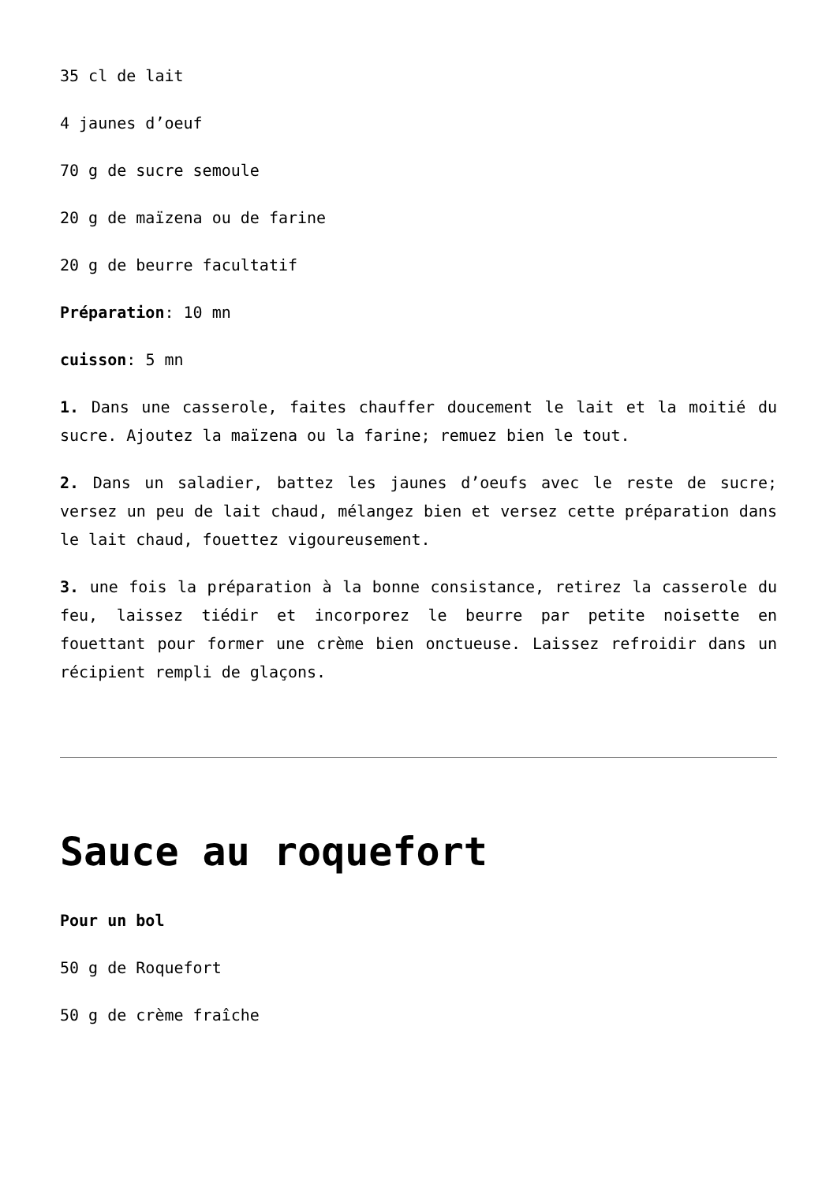35 cl de lait
4 jaunes d’oeuf
70 g de sucre semoule
20 g de maïzena ou de farine
20 g de beurre facultatif
Préparation: 10 mn
cuisson: 5 mn
1. Dans une casserole, faites chauffer doucement le lait et la moitié du sucre. Ajoutez la maïzena ou la farine; remuez bien le tout.
2. Dans un saladier, battez les jaunes d’oeufs avec le reste de sucre; versez un peu de lait chaud, mélangez bien et versez cette préparation dans le lait chaud, fouettez vigoureusement.
3. une fois la préparation à la bonne consistance, retirez la casserole du feu, laissez tiédir et incorporez le beurre par petite noisette en fouettant pour former une crème bien onctueuse. Laissez refroidir dans un récipient rempli de glaçons.
Sauce au roquefort
Pour un bol
50 g de Roquefort
50 g de crème fraîche